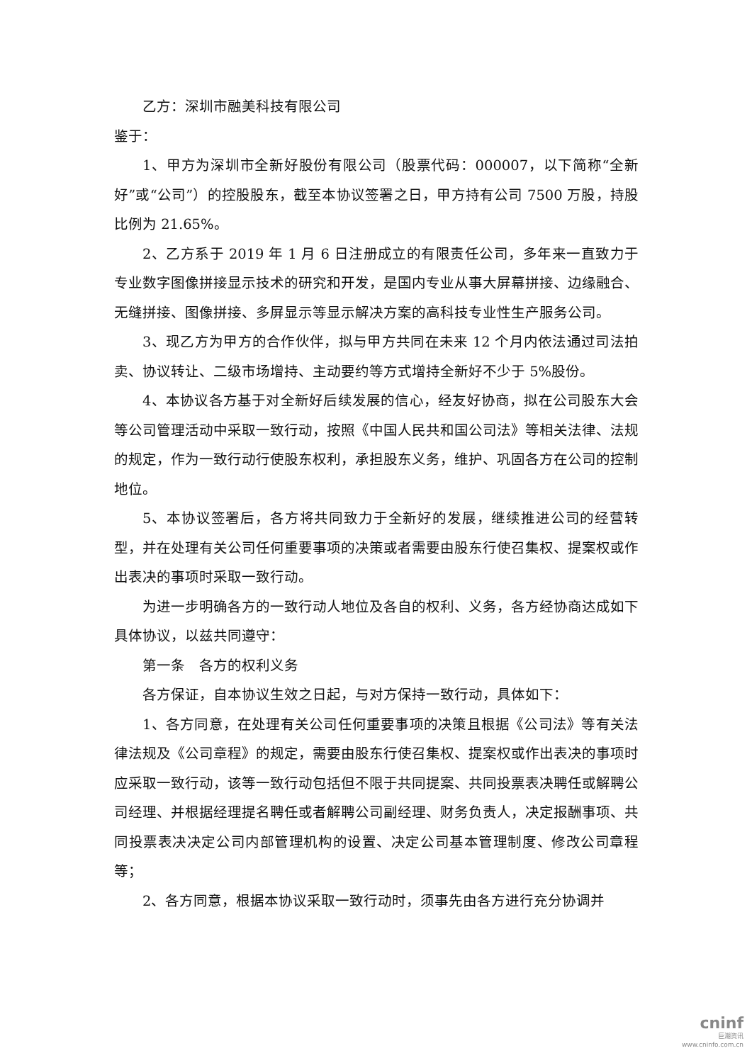乙方：深圳市融美科技有限公司
鉴于：
1、甲方为深圳市全新好股份有限公司（股票代码：000007，以下简称“全新好”或“公司”）的控股股东，截至本协议签署之日，甲方持有公司 7500 万股，持股比例为 21.65%。
2、乙方系于 2019 年 1 月 6 日注册成立的有限责任公司，多年来一直致力于专业数字图像拼接显示技术的研究和开发，是国内专业从事大屏幕拼接、边缘融合、无缝拼接、图像拼接、多屏显示等显示解决方案的高科技专业性生产服务公司。
3、现乙方为甲方的合作伙伴，拟与甲方共同在未来 12 个月内依法通过司法拍卖、协议转让、二级市场增持、主动要约等方式增持全新好不少于 5%股份。
4、本协议各方基于对全新好后续发展的信心，经友好协商，拟在公司股东大会等公司管理活动中采取一致行动，按照《中国人民共和国公司法》等相关法律、法规的规定，作为一致行动行使股东权利，承担股东义务，维护、巩固各方在公司的控制地位。
5、本协议签署后，各方将共同致力于全新好的发展，继续推进公司的经营转型，并在处理有关公司任何重要事项的决策或者需要由股东行使召集权、提案权或作出表决的事项时采取一致行动。
为进一步明确各方的一致行动人地位及各自的权利、义务，各方经协商达成如下具体协议，以兹共同遵守：
第一条　各方的权利义务
各方保证，自本协议生效之日起，与对方保持一致行动，具体如下：
1、各方同意，在处理有关公司任何重要事项的决策且根据《公司法》等有关法律法规及《公司章程》的规定，需要由股东行使召集权、提案权或作出表决的事项时应采取一致行动，该等一致行动包括但不限于共同提案、共同投票表决聘任或解聘公司经理、并根据经理提名聘任或者解聘公司副经理、财务负责人，决定报酬事项、共同投票表决决定公司内部管理机构的设置、决定公司基本管理制度、修改公司章程等；
2、各方同意，根据本协议采取一致行动时，须事先由各方进行充分协调并
cninf
巨潮资讯
www.cninfo.com.cn